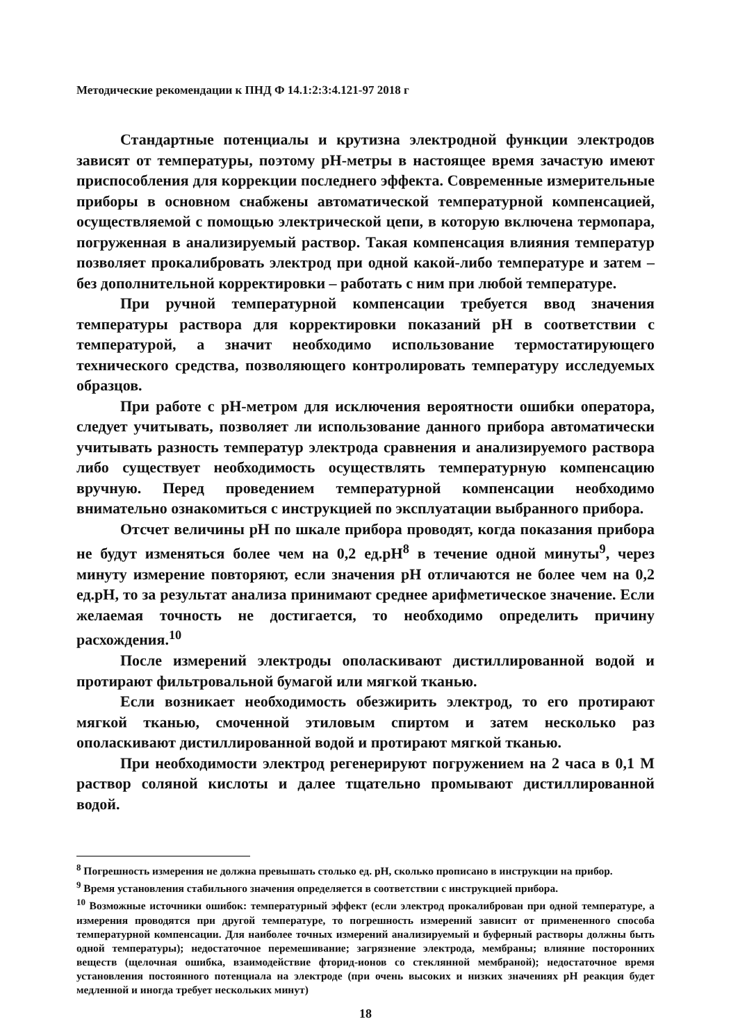Методические рекомендации к ПНД Ф 14.1:2:3:4.121-97 2018 г
Стандартные потенциалы и крутизна электродной функции электродов зависят от температуры, поэтому рН-метры в настоящее время зачастую имеют приспособления для коррекции последнего эффекта. Современные измерительные приборы в основном снабжены автоматической температурной компенсацией, осуществляемой с помощью электрической цепи, в которую включена термопара, погруженная в анализируемый раствор. Такая компенсация влияния температур позволяет прокалибровать электрод при одной какой-либо температуре и затем – без дополнительной корректировки – работать с ним при любой температуре.
При ручной температурной компенсации требуется ввод значения температуры раствора для корректировки показаний рН в соответствии с температурой, а значит необходимо использование термостатирующего технического средства, позволяющего контролировать температуру исследуемых образцов.
При работе с рН-метром для исключения вероятности ошибки оператора, следует учитывать, позволяет ли использование данного прибора автоматически учитывать разность температур электрода сравнения и анализируемого раствора либо существует необходимость осуществлять температурную компенсацию вручную. Перед проведением температурной компенсации необходимо внимательно ознакомиться с инструкцией по эксплуатации выбранного прибора.
Отсчет величины рН по шкале прибора проводят, когда показания прибора не будут изменяться более чем на 0,2 ед.рН<sup>8</sup> в течение одной минуты<sup>9</sup>, через минуту измерение повторяют, если значения рН отличаются не более чем на 0,2 ед.рН, то за результат анализа принимают среднее арифметическое значение. Если желаемая точность не достигается, то необходимо определить причину расхождения.<sup>10</sup>
После измерений электроды ополаскивают дистиллированной водой и протирают фильтровальной бумагой или мягкой тканью.
Если возникает необходимость обезжирить электрод, то его протирают мягкой тканью, смоченной этиловым спиртом и затем несколько раз ополаскивают дистиллированной водой и протирают мягкой тканью.
При необходимости электрод регенерируют погружением на 2 часа в 0,1 М раствор соляной кислоты и далее тщательно промывают дистиллированной водой.
<sup>8</sup> Погрешность измерения не должна превышать столько ед. рН, сколько прописано в инструкции на прибор.
<sup>9</sup> Время установления стабильного значения определяется в соответствии с инструкцией прибора.
<sup>10</sup> Возможные источники ошибок: температурный эффект (если электрод прокалиброван при одной температуре, а измерения проводятся при другой температуре, то погрешность измерений зависит от примененного способа температурной компенсации. Для наиболее точных измерений анализируемый и буферный растворы должны быть одной температуры); недостаточное перемешивание; загрязнение электрода, мембраны; влияние посторонних веществ (щелочная ошибка, взаимодействие фторид-ионов со стеклянной мембраной); недостаточное время установления постоянного потенциала на электроде (при очень высоких и низких значениях рН реакция будет медленной и иногда требует нескольких минут)
18